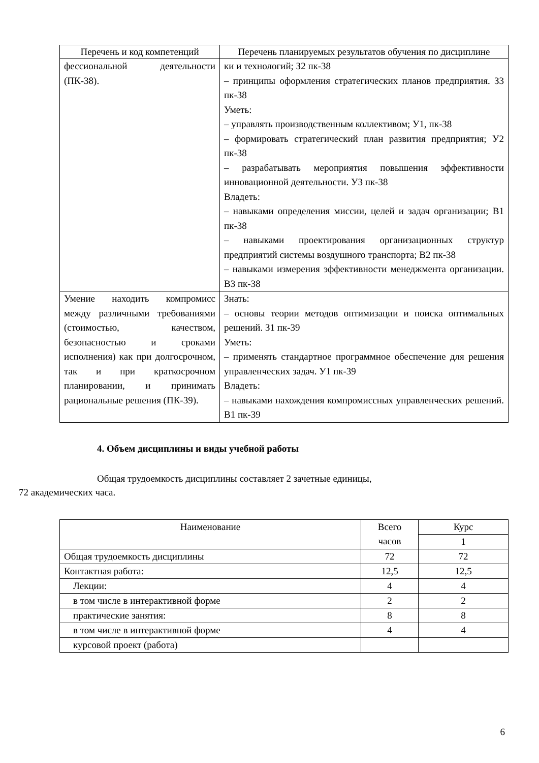| Перечень и код компетенций | Перечень планируемых результатов обучения по дисциплине |
| --- | --- |
| фессиональной деятельности (ПК-38). | ки и технологий; З2 пк-38 – принципы оформления стратегических планов предприятия. З3 пк-38 Уметь: – управлять производственным коллективом; У1, пк-38 – формировать стратегический план развития предприятия; У2 пк-38 – разрабатывать мероприятия повышения эффективности инновационной деятельности. У3 пк-38 Владеть: – навыками определения миссии, целей и задач организации; В1 пк-38 – навыками проектирования организационных структур предприятий системы воздушного транспорта; В2 пк-38 – навыками измерения эффективности менеджмента организации. В3 пк-38 |
| Умение находить компромисс между различными требованиями (стоимостью, качеством, безопасностью и сроками исполнения) как при долгосрочном, так и при краткосрочном планировании, и принимать рациональные решения (ПК-39). | Знать: – основы теории методов оптимизации и поиска оптимальных решений. З1 пк-39 Уметь: – применять стандартное программное обеспечение для решения управленческих задач. У1 пк-39 Владеть: – навыками нахождения компромиссных управленческих решений. В1 пк-39 |
4. Объем дисциплины и виды учебной работы
Общая трудоемкость дисциплины составляет 2 зачетные единицы,
72 академических часа.
| Наименование | Всего часов | Курс |
| --- | --- | --- |
| | | 1 |
| Общая трудоемкость дисциплины | 72 | 72 |
| Контактная работа: | 12,5 | 12,5 |
| Лекции: | 4 | 4 |
| в том числе в интерактивной форме | 2 | 2 |
| практические занятия: | 8 | 8 |
| в том числе в интерактивной форме | 4 | 4 |
| курсовой проект (работа) | | |
6